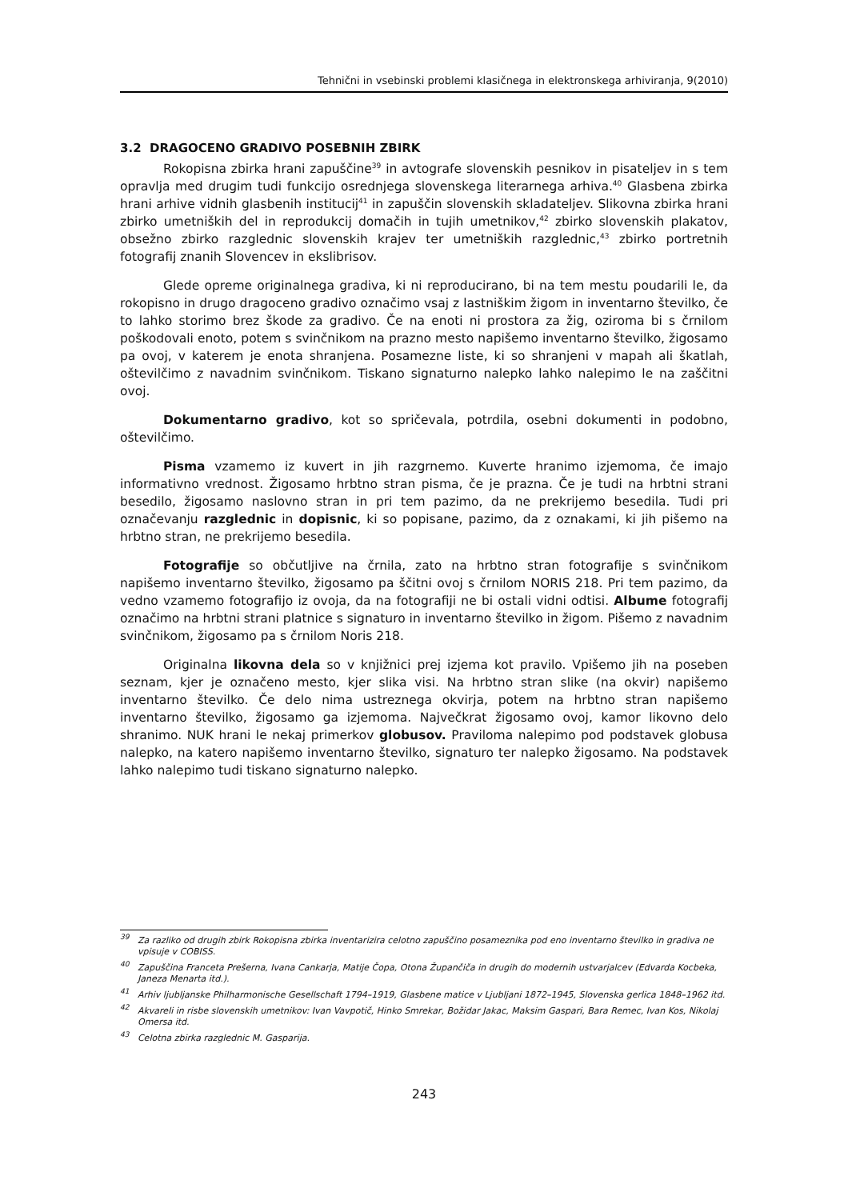Tehnični in vsebinski problemi klasičnega in elektronskega arhiviranja, 9(2010)
3.2 DRAGOCENO GRADIVO POSEBNIH ZBIRK
Rokopisna zbirka hrani zapuščine<sup>39</sup> in avtografe slovenskih pesnikov in pisateljev in s tem opravlja med drugim tudi funkcijo osrednjega slovenskega literarnega arhiva.<sup>40</sup> Glasbena zbirka hrani arhive vidnih glasbenih institucij<sup>41</sup> in zapuščin slovenskih skladateljev. Slikovna zbirka hrani zbirko umetniških del in reprodukcij domačih in tujih umetnikov,<sup>42</sup> zbirko slovenskih plakatov, obsežno zbirko razglednic slovenskih krajev ter umetniških razglednic,<sup>43</sup> zbirko portretnih fotografij znanih Slovencev in ekslibrisov.
Glede opreme originalnega gradiva, ki ni reproducirano, bi na tem mestu poudarili le, da rokopisno in drugo dragoceno gradivo označimo vsaj z lastniškim žigom in inventarno številko, če to lahko storimo brez škode za gradivo. Če na enoti ni prostora za žig, oziroma bi s črnilom poškodovali enoto, potem s svinčnikom na prazno mesto napišemo inventarno številko, žigosamo pa ovoj, v katerem je enota shranjena. Posamezne liste, ki so shranjeni v mapah ali škatlah, oštevilčimo z navadnim svinčnikom. Tiskano signaturno nalepko lahko nalepimo le na zaščitni ovoj.
Dokumentarno gradivo, kot so spričevala, potrdila, osebni dokumenti in podobno, oštevilčimo.
Pisma vzamemo iz kuvert in jih razgrnemo. Kuverte hranimo izjemoma, če imajo informativno vrednost. Žigosamo hrbtno stran pisma, če je prazna. Če je tudi na hrbtni strani besedilo, žigosamo naslovno stran in pri tem pazimo, da ne prekrijemo besedila. Tudi pri označevanju razglednic in dopisnic, ki so popisane, pazimo, da z oznakami, ki jih pišemo na hrbtno stran, ne prekrijemo besedila.
Fotografije so občutljive na črnila, zato na hrbtno stran fotografije s svinčnikom napišemo inventarno številko, žigosamo pa ščitni ovoj s črnilom NORIS 218. Pri tem pazimo, da vedno vzamemo fotografijo iz ovoja, da na fotografiji ne bi ostali vidni odtisi. Albume fotografij označimo na hrbtni strani platnice s signaturo in inventarno številko in žigom. Pišemo z navadnim svinčnikom, žigosamo pa s črnilom Noris 218.
Originalna likovna dela so v knjižnici prej izjema kot pravilo. Vpišemo jih na poseben seznam, kjer je označeno mesto, kjer slika visi. Na hrbtno stran slike (na okvir) napišemo inventarno številko. Če delo nima ustreznega okvirja, potem na hrbtno stran napišemo inventarno številko, žigosamo ga izjemoma. Največkrat žigosamo ovoj, kamor likovno delo shranimo. NUK hrani le nekaj primerkov globusov. Praviloma nalepimo pod podstavek globusa nalepko, na katero napišemo inventarno številko, signaturo ter nalepko žigosamo. Na podstavek lahko nalepimo tudi tiskano signaturno nalepko.
<sup>39</sup> Za razliko od drugih zbirk Rokopisna zbirka inventarizira celotno zapuščino posameznika pod eno inventarno številko in gradiva ne vpisuje v COBISS.
<sup>40</sup> Zapuščina Franceta Prešerna, Ivana Cankarja, Matije Čopa, Otona Župančiča in drugih do modernih ustvarjalcev (Edvarda Kocbeka, Janeza Menarta itd.).
<sup>41</sup> Arhiv ljubljanske Philharmonische Gesellschaft 1794–1919, Glasbene matice v Ljubljani 1872–1945, Slovenska gerlica 1848–1962 itd.
<sup>42</sup> Akvareli in risbe slovenskih umetnikov: Ivan Vavpotič, Hinko Smrekar, Božidar Jakac, Maksim Gaspari, Bara Remec, Ivan Kos, Nikolaj Omersa itd.
<sup>43</sup> Celotna zbirka razglednic M. Gasparija.
243